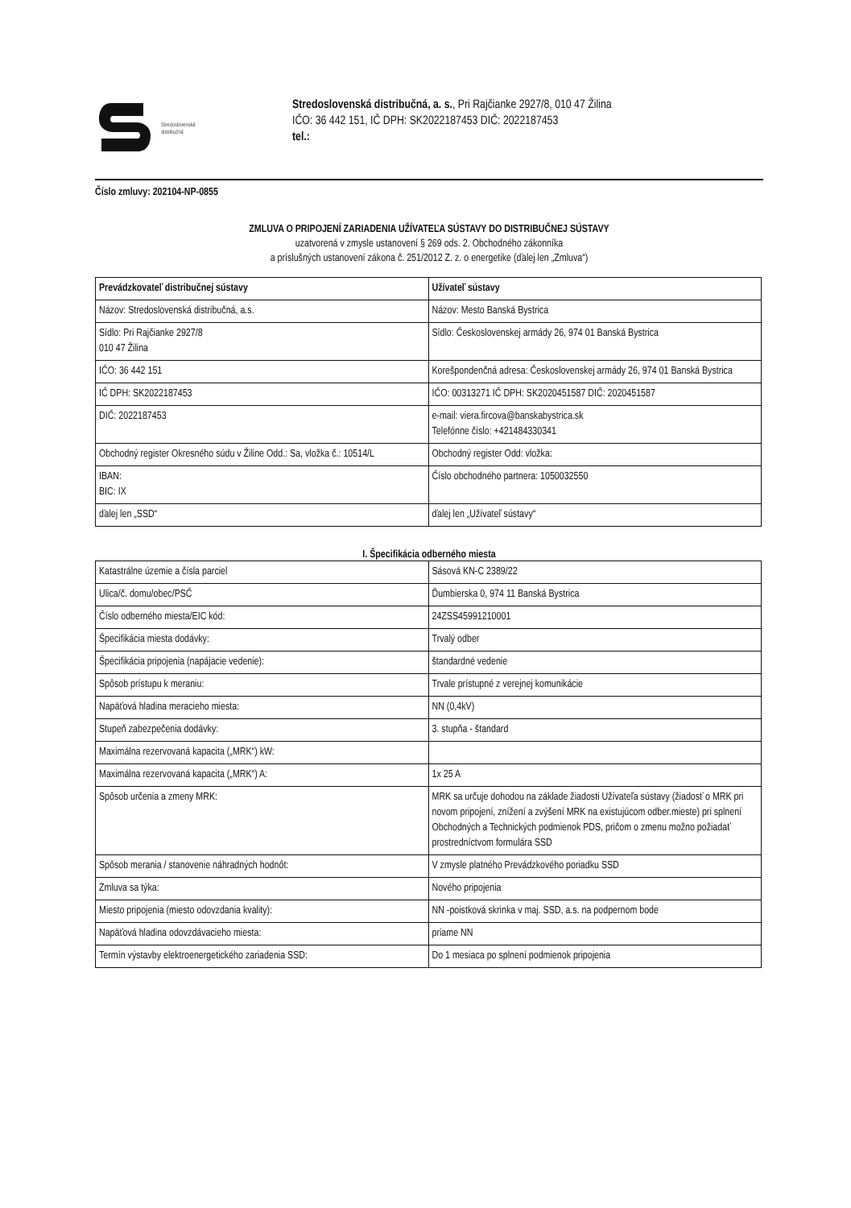Stredoslovenská
distribučná
Stredoslovenská distribučná, a. s., Pri Rajčianke 2927/8, 010 47 Žilina
IČO: 36 442 151, IČ DPH: SK2022187453 DIČ: 2022187453
tel.:
Číslo zmluvy: 202104-NP-0855
ZMLUVA O PRIPOJENÍ ZARIADENIA UŽÍVATEĽA SÚSTAVY DO DISTRIBUČNEJ SÚSTAVY
uzatvorená v zmysle ustanovení § 269 ods. 2. Obchodného zákonníka
a príslušných ustanovení zákona č. 251/2012 Z. z. o energetike (ďalej len „Zmluva“)
| Prevádzkovateľ distribučnej sústavy | Užívateľ sústavy |
| --- | --- |
| Názov: Stredoslovenská distribučná, a.s. | Názov: Mesto Banská Bystrica |
| Sídlo: Pri Rajčianke 2927/8 010 47 Žilina | Sídlo: Československej armády 26, 974 01 Banská Bystrica |
| IČO: 36 442 151 | Korešpondenčná adresa: Československej armády 26, 974 01 Banská Bystrica |
| IČ DPH: SK2022187453 | IČO: 00313271 IČ DPH: SK2020451587 DIČ: 2020451587 |
| DIČ: 2022187453 | e-mail: viera.fircova@banskabystrica.sk Telefónne číslo: +421484330341 |
| Obchodný register Okresného súdu v Žiline Odd.: Sa, vložka č.: 10514/L | Obchodný register Odd: vložka: |
| IBAN: BIC: IX | Číslo obchodného partnera: 1050032550 |
| ďalej len „SSD“ | ďalej len „Užívateľ sústavy“ |
I. Špecifikácia odberného miesta
| Katastrálne územie a čísla parciel | Sásová KN-C 2389/22 |
| Ulica/č. domu/obec/PSČ | Ďumbierska 0, 974 11 Banská Bystrica |
| Číslo odberného miesta/EIC kód: | 24ZSS45991210001 |
| Špecifikácia miesta dodávky: | Trvalý odber |
| Špecifikácia pripojenia (napájacie vedenie): | štandardné vedenie |
| Spôsob prístupu k meraniu: | Trvale prístupné z verejnej komunikácie |
| Napäťová hladina meracieho miesta: | NN (0,4kV) |
| Stupeň zabezpečenia dodávky: | 3. stupňa - štandard |
| Maximálna rezervovaná kapacita („MRK“) kW: | |
| Maximálna rezervovaná kapacita („MRK“) A: | 1x 25 A |
| Spôsob určenia a zmeny MRK: | MRK sa určuje dohodou na základe žiadosti Užívateľa sústavy (žiadosť o MRK pri novom pripojení, znížení a zvýšení MRK na existujúcom odber.mieste) pri splnení Obchodných a Technických podmienok PDS, pričom o zmenu možno požiadať prostredníctvom formulára SSD |
| Spôsob merania / stanovenie náhradných hodnôt: | V zmysle platného Prevádzkového poriadku SSD |
| Zmluva sa týka: | Nového pripojenia |
| Miesto pripojenia (miesto odovzdania kvality): | NN -poistková skrinka v maj. SSD, a.s. na podpernom bode |
| Napäťová hladina odovzdávacieho miesta: | priame NN |
| Termín výstavby elektroenergetického zariadenia SSD: | Do 1 mesiaca po splnení podmienok pripojenia |